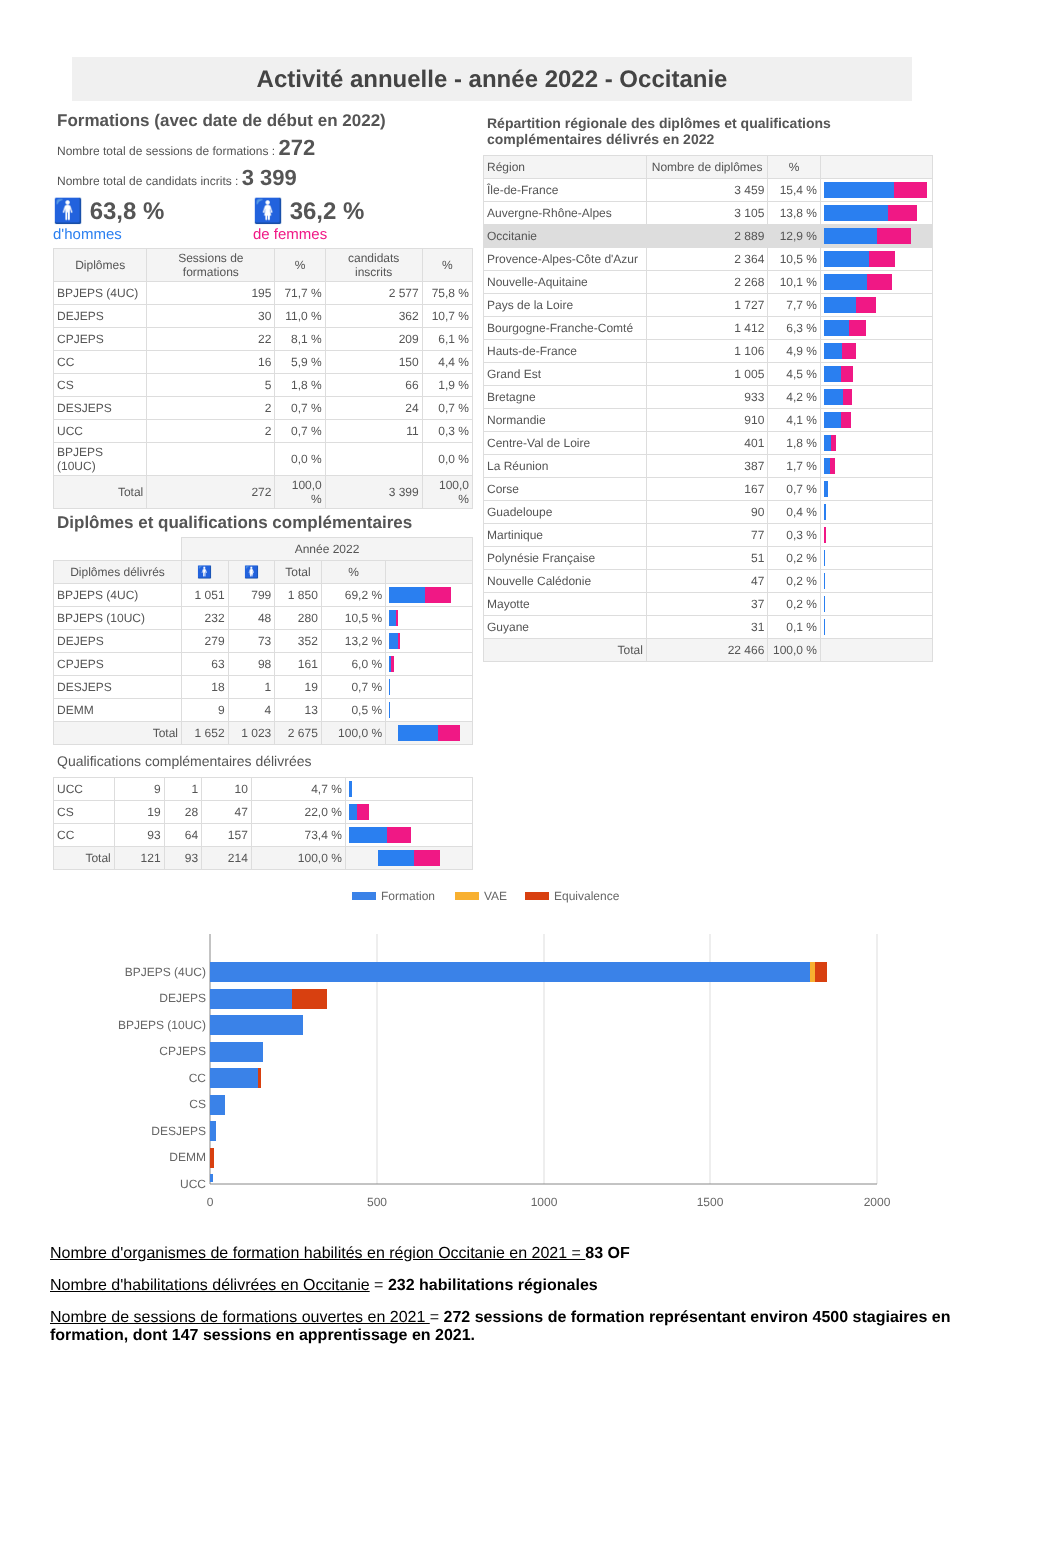Activité annuelle - année 2022 - Occitanie
Formations (avec date de début en 2022)
Nombre total de sessions de formations : 272
Nombre total de candidats incrits : 3 399
🚹 63,8 %
d'hommes
🚺 36,2 %
de femmes
| Diplômes | Sessions de formations | % | candidats inscrits | % |
| --- | --- | --- | --- | --- |
| BPJEPS (4UC) | 195 | 71,7 % | 2 577 | 75,8 % |
| DEJEPS | 30 | 11,0 % | 362 | 10,7 % |
| CPJEPS | 22 | 8,1 % | 209 | 6,1 % |
| CC | 16 | 5,9 % | 150 | 4,4 % |
| CS | 5 | 1,8 % | 66 | 1,9 % |
| DESJEPS | 2 | 0,7 % | 24 | 0,7 % |
| UCC | 2 | 0,7 % | 11 | 0,3 % |
| BPJEPS (10UC) | | 0,0 % | | 0,0 % |
| Total | 272 | 100,0 % | 3 399 | 100,0 % |
Diplômes et qualifications complémentaires
| | Année 2022 | | | | |
| Diplômes délivrés | 🚹 | 🚺 | Total | % | |
| BPJEPS (4UC) | 1 051 | 799 | 1 850 | 69,2 % | |
| BPJEPS (10UC) | 232 | 48 | 280 | 10,5 % | |
| DEJEPS | 279 | 73 | 352 | 13,2 % | |
| CPJEPS | 63 | 98 | 161 | 6,0 % | |
| DESJEPS | 18 | 1 | 19 | 0,7 % | |
| DEMM | 9 | 4 | 13 | 0,5 % | |
| Total | 1 652 | 1 023 | 2 675 | 100,0 % | |
Qualifications complémentaires délivrées
| UCC | 9 | 1 | 10 | 4,7 % | |
| CS | 19 | 28 | 47 | 22,0 % | |
| CC | 93 | 64 | 157 | 73,4 % | |
| Total | 121 | 93 | 214 | 100,0 % | |
Répartition régionale des diplômes et qualifications complémentaires délivrés en 2022
| Région | Nombre de diplômes | % | |
| --- | --- | --- | --- |
| Île-de-France | 3 459 | 15,4 % | |
| Auvergne-Rhône-Alpes | 3 105 | 13,8 % | |
| Occitanie | 2 889 | 12,9 % | |
| Provence-Alpes-Côte d'Azur | 2 364 | 10,5 % | |
| Nouvelle-Aquitaine | 2 268 | 10,1 % | |
| Pays de la Loire | 1 727 | 7,7 % | |
| Bourgogne-Franche-Comté | 1 412 | 6,3 % | |
| Hauts-de-France | 1 106 | 4,9 % | |
| Grand Est | 1 005 | 4,5 % | |
| Bretagne | 933 | 4,2 % | |
| Normandie | 910 | 4,1 % | |
| Centre-Val de Loire | 401 | 1,8 % | |
| La Réunion | 387 | 1,7 % | |
| Corse | 167 | 0,7 % | |
| Guadeloupe | 90 | 0,4 % | |
| Martinique | 77 | 0,3 % | |
| Polynésie Française | 51 | 0,2 % | |
| Nouvelle Calédonie | 47 | 0,2 % | |
| Mayotte | 37 | 0,2 % | |
| Guyane | 31 | 0,1 % | |
| Total | 22 466 | 100,0 % | |
Formation
VAE
Equivalence
BPJEPS (4UC)
DEJEPS
BPJEPS (10UC)
CPJEPS
CC
CS
DESJEPS
DEMM
UCC
0
500
1000
1500
2000
Nombre d'organismes de formation habilités en région Occitanie en 2021 = 83 OF
Nombre d'habilitations délivrées en Occitanie = 232 habilitations régionales
Nombre de sessions de formations ouvertes en 2021 = 272 sessions de formation représentant environ 4500 stagiaires en formation, dont 147 sessions en apprentissage en 2021.